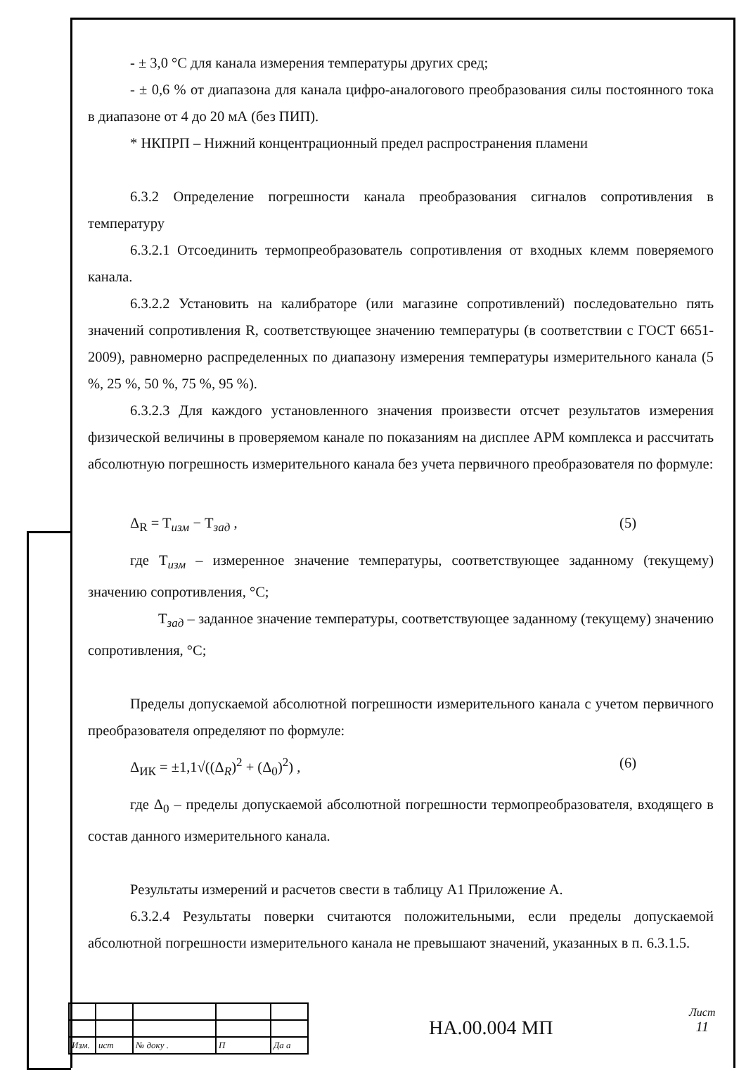- ± 3,0 °С для канала измерения температуры других сред;
- ± 0,6 % от диапазона для канала цифро-аналогового преобразования силы постоянного тока в диапазоне от 4 до 20 мА (без ПИП).
* НКПРП – Нижний концентрационный предел распространения пламени
6.3.2 Определение погрешности канала преобразования сигналов сопротивления в температуру
6.3.2.1 Отсоединить термопреобразователь сопротивления от входных клемм поверяемого канала.
6.3.2.2 Установить на калибраторе (или магазине сопротивлений) последовательно пять значений сопротивления R, соответствующее значению температуры (в соответствии с ГОСТ 6651-2009), равномерно распределенных по диапазону измерения температуры измерительного канала (5 %, 25 %, 50 %, 75 %, 95 %).
6.3.2.3 Для каждого установленного значения произвести отсчет результатов измерения физической величины в проверяемом канале по показаниям на дисплее АРМ комплекса и рассчитать абсолютную погрешность измерительного канала без учета первичного преобразователя по формуле:
Δ<sub>R</sub> = T<sub>изм</sub> − T<sub>зад</sub> , (5)
где T<sub>изм</sub> – измеренное значение температуры, соответствующее заданному (текущему) значению сопротивления, °С;
T<sub>зад</sub> – заданное значение температуры, соответствующее заданному (текущему) значению сопротивления, °С;
Пределы допускаемой абсолютной погрешности измерительного канала с учетом первичного преобразователя определяют по формуле:
Δ<sub>ИК</sub> = ±1,1√((Δ<sub>R</sub>)<sup>2</sup> + (Δ<sub>0</sub>)<sup>2</sup>) , (6)
где Δ<sub>0</sub> – пределы допускаемой абсолютной погрешности термопреобразователя, входящего в состав данного измерительного канала.
Результаты измерений и расчетов свести в таблицу А1 Приложение А.
6.3.2.4 Результаты поверки считаются положительными, если пределы допускаемой абсолютной погрешности измерительного канала не превышают значений, указанных в п. 6.3.1.5.
| Изм. | ист | № доку . | П | Да а |
НА.00.004 МП
Лист
11